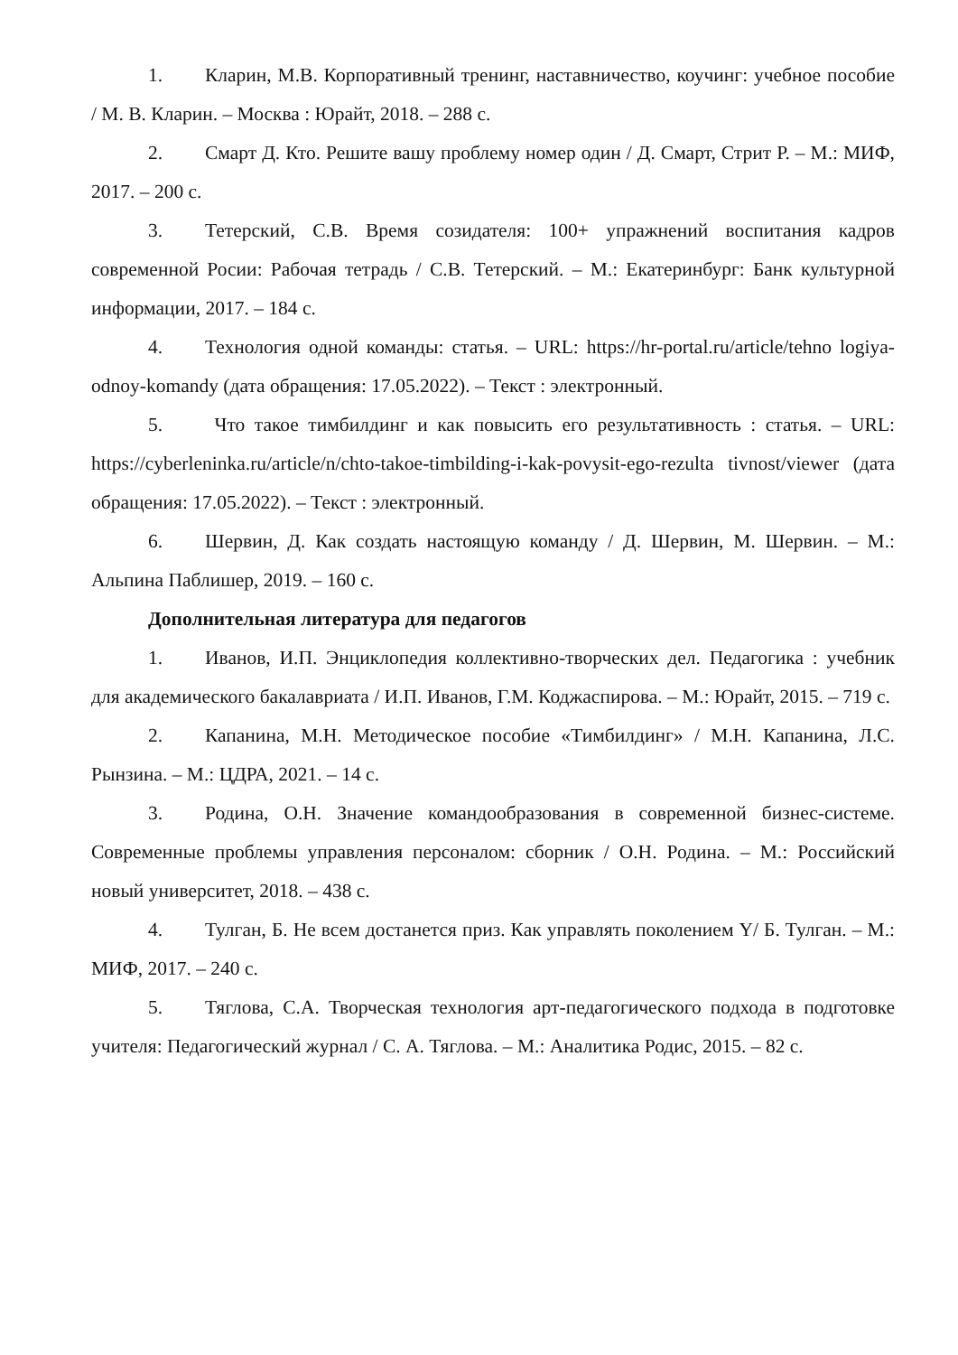1. Кларин, М.В. Корпоративный тренинг, наставничество, коучинг: учебное пособие / М. В. Кларин. – Москва : Юрайт, 2018. – 288 с.
2. Смарт Д. Кто. Решите вашу проблему номер один / Д. Смарт, Стрит Р. – М.: МИФ, 2017. – 200 с.
3. Тетерский, С.В. Время созидателя: 100+ упражнений воспитания кадров современной Росии: Рабочая тетрадь / С.В. Тетерский. – М.: Екатеринбург: Банк культурной информации, 2017. – 184 с.
4. Технология одной команды: статья. – URL: https://hr-portal.ru/article/tehno logiya-odnoy-komandy (дата обращения: 17.05.2022). – Текст : электронный.
5. Что такое тимбилдинг и как повысить его результативность : статья. – URL: https://cyberleninka.ru/article/n/chto-takoe-timbilding-i-kak-povysit-ego-rezulta tivnost/viewer (дата обращения: 17.05.2022). – Текст : электронный.
6. Шервин, Д. Как создать настоящую команду / Д. Шервин, М. Шервин. – М.: Альпина Паблишер, 2019. – 160 с.
Дополнительная литература для педагогов
1. Иванов, И.П. Энциклопедия коллективно-творческих дел. Педагогика : учебник для академического бакалавриата / И.П. Иванов, Г.М. Коджаспирова. – М.: Юрайт, 2015. – 719 с.
2. Капанина, М.Н. Методическое пособие «Тимбилдинг» / М.Н. Капанина, Л.С. Рынзина. – М.: ЦДРА, 2021. – 14 с.
3. Родина, О.Н. Значение командообразования в современной бизнес-системе. Современные проблемы управления персоналом: сборник / О.Н. Родина. – М.: Российский новый университет, 2018. – 438 с.
4. Тулган, Б. Не всем достанется приз. Как управлять поколением Y/ Б. Тулган. – М.: МИФ, 2017. – 240 с.
5. Тяглова, С.А. Творческая технология арт-педагогического подхода в подготовке учителя: Педагогический журнал / С. А. Тяглова. – М.: Аналитика Родис, 2015. – 82 с.